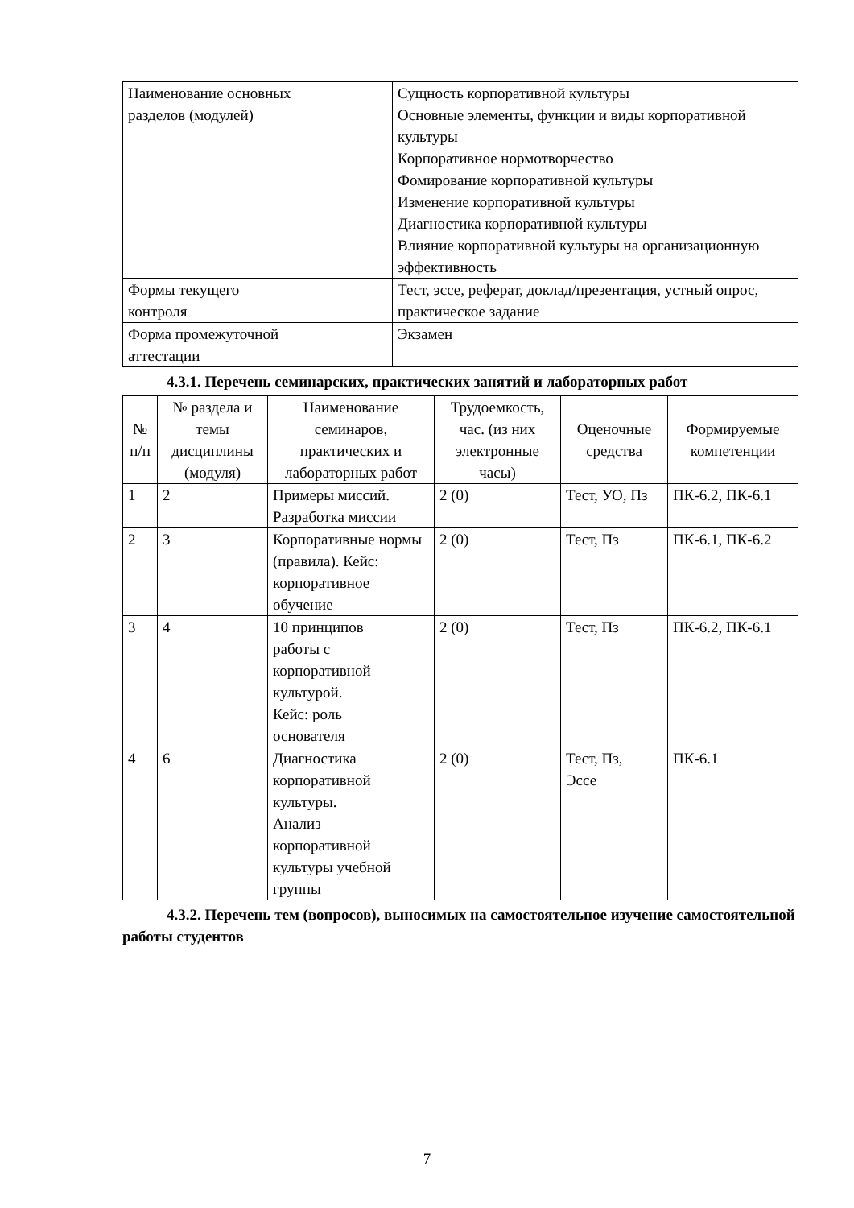| Наименование основных разделов (модулей) | Сущность корпоративной культуры Основные элементы, функции и виды корпоративной культуры Корпоративное нормотворчество Фомирование корпоративной культуры Изменение корпоративной культуры Диагностика корпоративной культуры Влияние корпоративной культуры на организационную эффективность |
| Формы текущего контроля | Тест, эссе, реферат, доклад/презентация, устный опрос, практическое задание |
| Форма промежуточной аттестации | Экзамен |
4.3.1. Перечень семинарских, практических занятий и лабораторных работ
| № п/п | № раздела и темы дисциплины (модуля) | Наименование семинаров, практических и лабораторных работ | Трудоемкость, час. (из них электронные часы) | Оценочные средства | Формируемые компетенции |
| --- | --- | --- | --- | --- | --- |
| 1 | 2 | Примеры миссий. Разработка миссии | 2 (0) | Тест, УО, Пз | ПК-6.2, ПК-6.1 |
| 2 | 3 | Корпоративные нормы (правила). Кейс: корпоративное обучение | 2 (0) | Тест, Пз | ПК-6.1, ПК-6.2 |
| 3 | 4 | 10 принципов работы с корпоративной культурой. Кейс: роль основателя | 2 (0) | Тест, Пз | ПК-6.2, ПК-6.1 |
| 4 | 6 | Диагностика корпоративной культуры. Анализ корпоративной культуры учебной группы | 2 (0) | Тест, Пз, Эссе | ПК-6.1 |
4.3.2. Перечень тем (вопросов), выносимых на самостоятельное изучение самостоятельной работы студентов
7